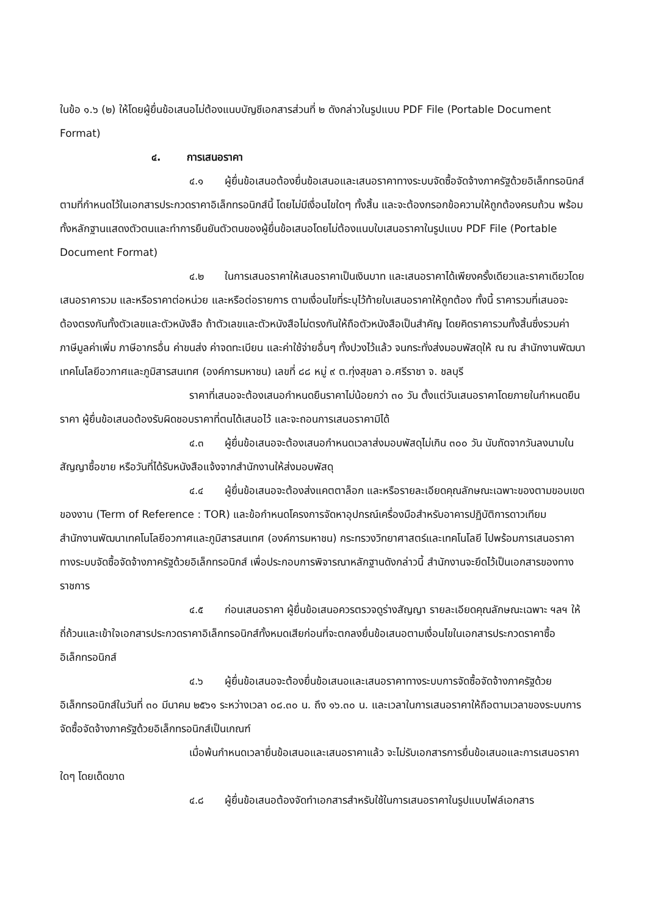ในข้อ ๑.๖ (๒) ให้โดยผู้ยื่นข้อเสนอไม่ต้องแนบบัญชีเอกสารส่วนที่ ๒ ดังกล่าวในรูปแบบ PDF File (Portable Document Format)
๔. การเสนอราคา
๔.๑ ผู้ยื่นข้อเสนอต้องยื่นข้อเสนอและเสนอราคาทางระบบจัดซื้อจัดจ้างภาครัฐด้วยอิเล็กทรอนิกส์ตามที่กำหนดไว้ในเอกสารประกวดราคาอิเล็กทรอนิกส์นี้ โดยไม่มีเงื่อนไขใดๆ ทั้งสิ้น และจะต้องกรอกข้อความให้ถูกต้องครบถ้วน พร้อมทั้งหลักฐานแสดงตัวตนและทำการยืนยันตัวตนของผู้ยื่นข้อเสนอโดยไม่ต้องแนบใบเสนอราคาในรูปแบบ PDF File (Portable Document Format)
๔.๒ ในการเสนอราคาให้เสนอราคาเป็นเงินบาท และเสนอราคาได้เพียงครั้งเดียวและราคาเดียวโดยเสนอราคารวม และหรือราคาต่อหน่วย และหรือต่อรายการ ตามเงื่อนไขที่ระบุไว้ท้ายใบเสนอราคาให้ถูกต้อง ทั้งนี้ ราคารวมที่เสนอจะต้องตรงกันทั้งตัวเลขและตัวหนังสือ ถ้าตัวเลขและตัวหนังสือไม่ตรงกันให้ถือตัวหนังสือเป็นสำคัญ โดยคิดราคารวมทั้งสิ้นซึ่งรวมค่าภาษีมูลค่าเพิ่ม ภาษีอากรอื่น ค่าขนส่ง ค่าจดทะเบียน และค่าใช้จ่ายอื่นๆ ทั้งปวงไว้แล้ว จนกระทั่งส่งมอบพัสดุให้ ณ ณ สำนักงานพัฒนาเทคโนโลยีอวกาศและภูมิสารสนเทศ (องค์การมหาชน) เลขที่ ๘๘ หมู่ ๙ ต.ทุ่งสุขลา อ.ศรีราชา จ. ชลบุรี
ราคาที่เสนอจะต้องเสนอกำหนดยืนราคาไม่น้อยกว่า ๓๐ วัน ตั้งแต่วันเสนอราคาโดยภายในกำหนดยืนราคา ผู้ยื่นข้อเสนอต้องรับผิดชอบราคาที่ตนได้เสนอไว้ และจะถอนการเสนอราคามิได้
๔.๓ ผู้ยื่นข้อเสนอจะต้องเสนอกำหนดเวลาส่งมอบพัสดุไม่เกิน ๓๐๐ วัน นับถัดจากวันลงนามในสัญญาซื้อขาย หรือวันที่ได้รับหนังสือแจ้งจากสำนักงานให้ส่งมอบพัสดุ
๔.๔ ผู้ยื่นข้อเสนอจะต้องส่งแคตตาล็อก และหรือรายละเอียดคุณลักษณะเฉพาะของตามขอบเขตของงาน (Term of Reference : TOR) และข้อกำหนดโครงการจัดหาอุปกรณ์เครื่องมือสำหรับอาคารปฏิบัติการดาวเทียม สำนักงานพัฒนาเทคโนโลยีอวกาศและภูมิสารสนเทศ (องค์การมหาชน) กระทรวงวิทยาศาสตร์และเทคโนโลยี ไปพร้อมการเสนอราคาทางระบบจัดซื้อจัดจ้างภาครัฐด้วยอิเล็กทรอนิกส์ เพื่อประกอบการพิจารณาหลักฐานดังกล่าวนี้ สำนักงานจะยึดไว้เป็นเอกสารของทางราชการ
๔.๕ ก่อนเสนอราคา ผู้ยื่นข้อเสนอควรตรวจดูร่างสัญญา รายละเอียดคุณลักษณะเฉพาะ ฯลฯ ให้ถี่ถ้วนและเข้าใจเอกสารประกวดราคาอิเล็กทรอนิกส์ทั้งหมดเสียก่อนที่จะตกลงยื่นข้อเสนอตามเงื่อนไขในเอกสารประกวดราคาซื้ออิเล็กทรอนิกส์
๔.๖ ผู้ยื่นข้อเสนอจะต้องยื่นข้อเสนอและเสนอราคาทางระบบการจัดซื้อจัดจ้างภาครัฐด้วยอิเล็กทรอนิกส์ในวันที่ ๓๐ มีนาคม ๒๕๖๑ ระหว่างเวลา ๐๘.๓๐ น. ถึง ๑๖.๓๐ น. และเวลาในการเสนอราคาให้ถือตามเวลาของระบบการจัดซื้อจัดจ้างภาครัฐด้วยอิเล็กทรอนิกส์เป็นเกณฑ์
เมื่อพ้นกำหนดเวลายื่นข้อเสนอและเสนอราคาแล้ว จะไม่รับเอกสารการยื่นข้อเสนอและการเสนอราคาใดๆ โดยเด็ดขาด
๔.๘ ผู้ยื่นข้อเสนอต้องจัดทำเอกสารสำหรับใช้ในการเสนอราคาในรูปแบบไฟล์เอกสาร